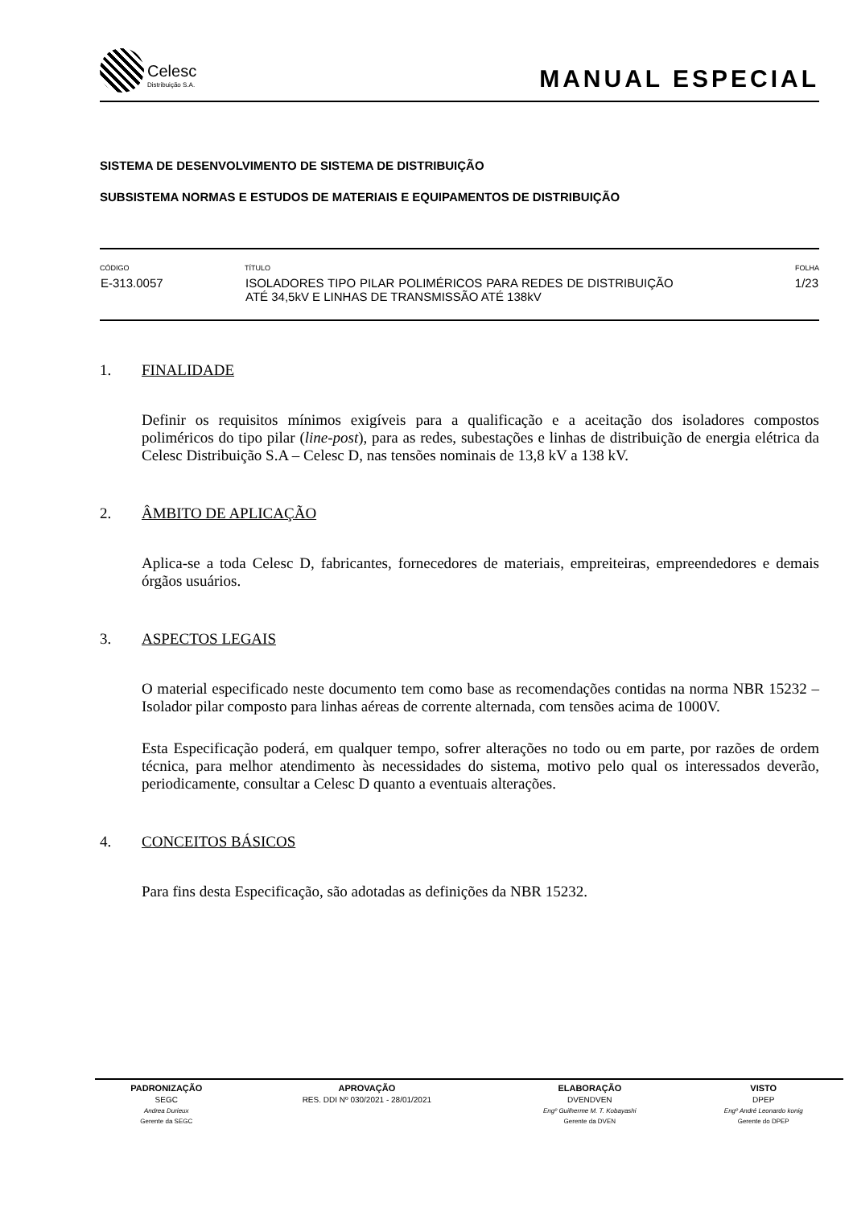Celesc
Distribuição S.A.
MANUAL ESPECIAL
SISTEMA DE DESENVOLVIMENTO DE SISTEMA DE DISTRIBUIÇÃO
SUBSISTEMA NORMAS E ESTUDOS DE MATERIAIS E EQUIPAMENTOS DE DISTRIBUIÇÃO
| CÓDIGO | TÍTULO | FOLHA |
| --- | --- | --- |
| E-313.0057 | ISOLADORES TIPO PILAR POLIMÉRICOS PARA REDES DE DISTRIBUIÇÃO ATÉ 34,5kV E LINHAS DE TRANSMISSÃO ATÉ 138kV | 1/23 |
1. FINALIDADE
Definir os requisitos mínimos exigíveis para a qualificação e a aceitação dos isoladores compostos poliméricos do tipo pilar (line-post), para as redes, subestações e linhas de distribuição de energia elétrica da Celesc Distribuição S.A – Celesc D, nas tensões nominais de 13,8 kV a 138 kV.
2. ÂMBITO DE APLICAÇÃO
Aplica-se a toda Celesc D, fabricantes, fornecedores de materiais, empreiteiras, empreendedores e demais órgãos usuários.
3. ASPECTOS LEGAIS
O material especificado neste documento tem como base as recomendações contidas na norma NBR 15232 – Isolador pilar composto para linhas aéreas de corrente alternada, com tensões acima de 1000V.
Esta Especificação poderá, em qualquer tempo, sofrer alterações no todo ou em parte, por razões de ordem técnica, para melhor atendimento às necessidades do sistema, motivo pelo qual os interessados deverão, periodicamente, consultar a Celesc D quanto a eventuais alterações.
4. CONCEITOS BÁSICOS
Para fins desta Especificação, são adotadas as definições da NBR 15232.
| PADRONIZAÇÃO | APROVAÇÃO | ELABORAÇÃO | VISTO |
| --- | --- | --- | --- |
| SEGC | RES. DDI Nº 030/2021 - 28/01/2021 | DVENDVEN | DPEP |
| Andrea Durieux | | Engº Guilherme M. T. Kobayashi | Engº André Leonardo konig |
| Gerente da SEGC | | Gerente da DVEN | Gerente do DPEP |